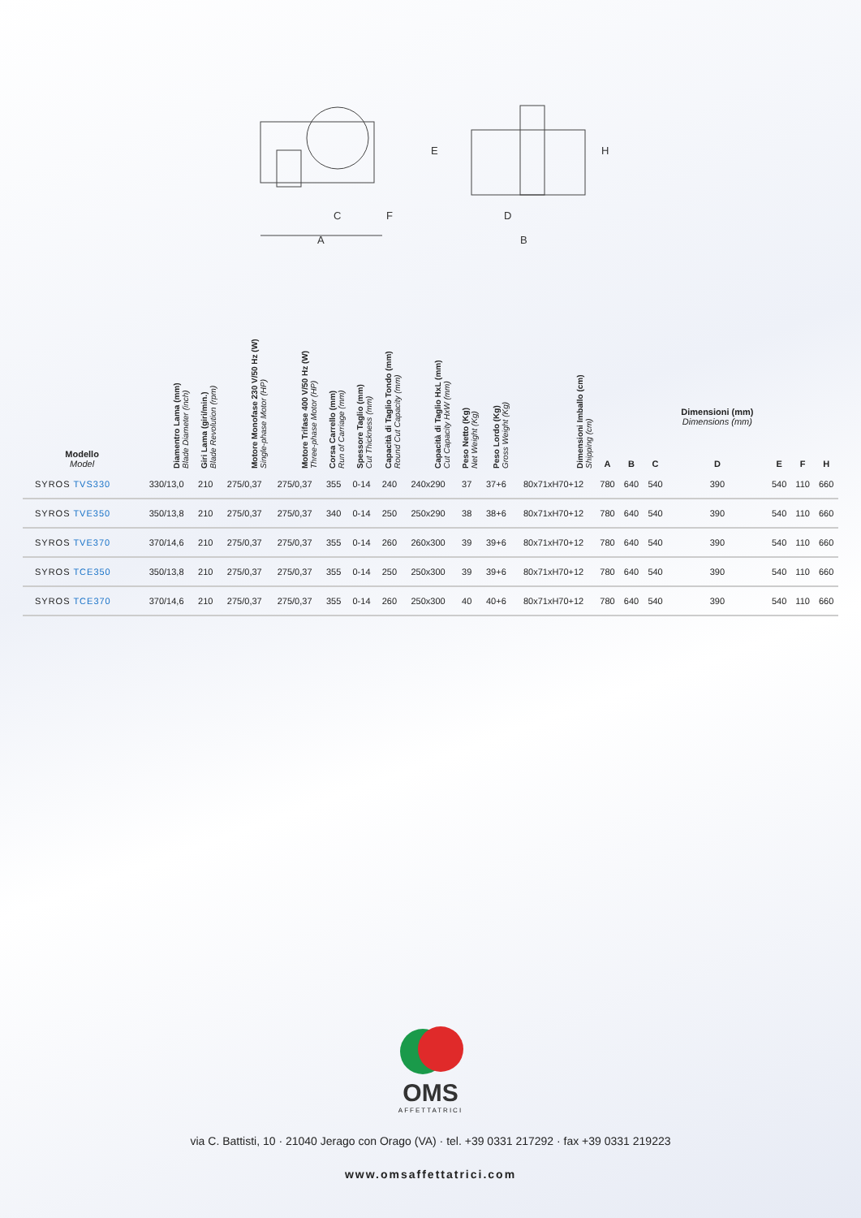A
C
F
E
D
B
H
| Modello Model | Diamentro Lama (mm) Blade Diameter (inch) | Giri Lama (giri/min.) Blade Revolution (rpm) | Motore Monofase 230 V/50 Hz (W) Single-phase Motor (HP) | Motore Trifase 400 V/50 Hz (W) Three-phase Motor (HP) | Corsa Carrello (mm) Run of Carriage (mm) | Spessore Taglio (mm) Cut Thickness (mm) | Capacità di Taglio Tondo (mm) Round Cut Capacity (mm) | Capacità di Taglio HxL (mm) Cut Capacity HxW (mm) | Peso Netto (Kg) Net Weight (Kg) | Peso Lordo (Kg) Gross Weight (Kg) | Dimensioni Imballo (cm) Shipping (cm) | A | B | C | Dimensioni (mm) Dimensions (mm) D | E | F | H |
| --- | --- | --- | --- | --- | --- | --- | --- | --- | --- | --- | --- | --- | --- | --- | --- | --- | --- | --- |
| SYROS TVS330 | 330/13,0 | 210 | 275/0,37 | 275/0,37 | 355 | 0-14 | 240 | 240x290 | 37 | 37+6 | 80x71xH70+12 | 780 | 640 | 540 | 390 | 540 | 110 | 660 |
| SYROS TVE350 | 350/13,8 | 210 | 275/0,37 | 275/0,37 | 340 | 0-14 | 250 | 250x290 | 38 | 38+6 | 80x71xH70+12 | 780 | 640 | 540 | 390 | 540 | 110 | 660 |
| SYROS TVE370 | 370/14,6 | 210 | 275/0,37 | 275/0,37 | 355 | 0-14 | 260 | 260x300 | 39 | 39+6 | 80x71xH70+12 | 780 | 640 | 540 | 390 | 540 | 110 | 660 |
| SYROS TCE350 | 350/13,8 | 210 | 275/0,37 | 275/0,37 | 355 | 0-14 | 250 | 250x300 | 39 | 39+6 | 80x71xH70+12 | 780 | 640 | 540 | 390 | 540 | 110 | 660 |
| SYROS TCE370 | 370/14,6 | 210 | 275/0,37 | 275/0,37 | 355 | 0-14 | 260 | 250x300 | 40 | 40+6 | 80x71xH70+12 | 780 | 640 | 540 | 390 | 540 | 110 | 660 |
OMS
AFFETTATRICI
via C. Battisti, 10 · 21040 Jerago con Orago (VA) · tel. +39 0331 217292 · fax +39 0331 219223
www.omsaffettatrici.com